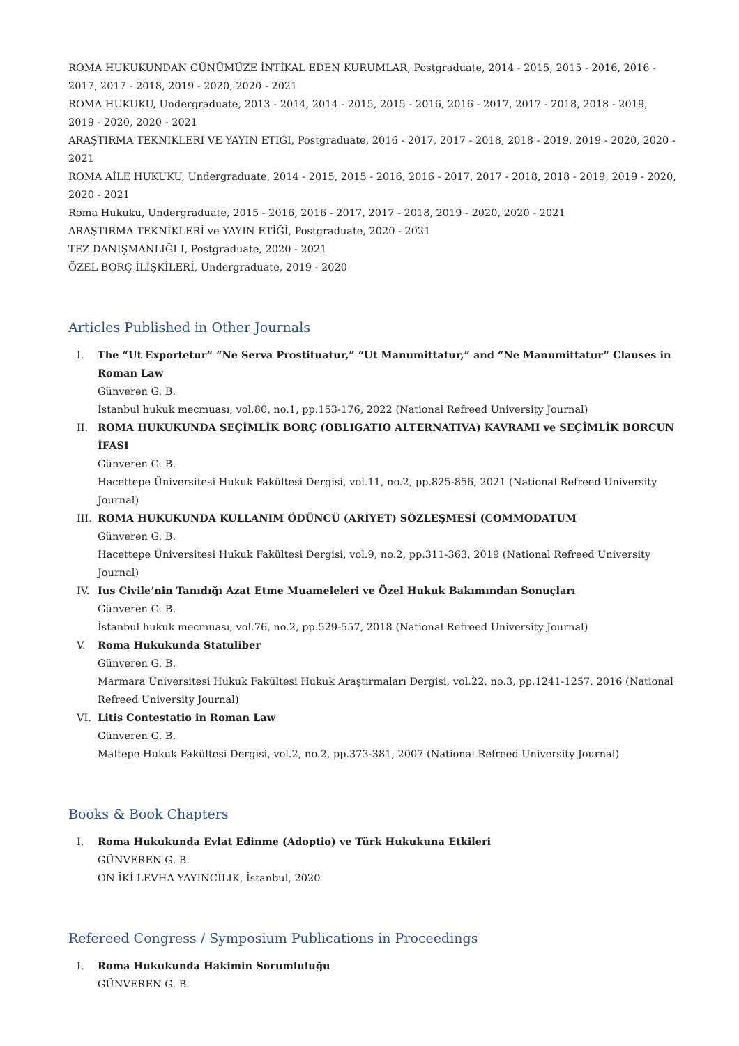ROMA HUKUKUNDAN GÜNÜMÜZE İNTİKAL EDEN KURUMLAR, Postgraduate, 2014 - 2015, 2015 - 2016, 2016 - 2017, 2017 - 2018, 2019 - 2020, 2020 - 2021
ROMA HUKUKU, Undergraduate, 2013 - 2014, 2014 - 2015, 2015 - 2016, 2016 - 2017, 2017 - 2018, 2018 - 2019, 2019 - 2020, 2020 - 2021
ARAŞTIRMA TEKNİKLERİ VE YAYIN ETİĞİ, Postgraduate, 2016 - 2017, 2017 - 2018, 2018 - 2019, 2019 - 2020, 2020 - 2021
ROMA AİLE HUKUKU, Undergraduate, 2014 - 2015, 2015 - 2016, 2016 - 2017, 2017 - 2018, 2018 - 2019, 2019 - 2020, 2020 - 2021
Roma Hukuku, Undergraduate, 2015 - 2016, 2016 - 2017, 2017 - 2018, 2019 - 2020, 2020 - 2021
ARAŞTIRMA TEKNİKLERİ ve YAYIN ETİĞİ, Postgraduate, 2020 - 2021
TEZ DANIŞMANLIĞI I, Postgraduate, 2020 - 2021
ÖZEL BORÇ İLİŞKİLERİ, Undergraduate, 2019 - 2020
Articles Published in Other Journals
I. The “Ut Exportetur” “Ne Serva Prostituatur,” “Ut Manumittatur,” and “Ne Manumittatur” Clauses in Roman Law
Günveren G. B.
İstanbul hukuk mecmuası, vol.80, no.1, pp.153-176, 2022 (National Refreed University Journal)
II. ROMA HUKUKUNDA SEÇİMLİK BORÇ (OBLIGATIO ALTERNATIVA) KAVRAMI ve SEÇİMLİK BORCUN İFASI
Günveren G. B.
Hacettepe Üniversitesi Hukuk Fakültesi Dergisi, vol.11, no.2, pp.825-856, 2021 (National Refreed University Journal)
III. ROMA HUKUKUNDA KULLANIM ÖDÜNCÜ (ARİYET) SÖZLEŞMESİ (COMMODATUM
Günveren G. B.
Hacettepe Üniversitesi Hukuk Fakültesi Dergisi, vol.9, no.2, pp.311-363, 2019 (National Refreed University Journal)
IV. Ius Civile’nin Tanıdığı Azat Etme Muameleleri ve Özel Hukuk Bakımından Sonuçları
Günveren G. B.
İstanbul hukuk mecmuası, vol.76, no.2, pp.529-557, 2018 (National Refreed University Journal)
V. Roma Hukukunda Statuliber
Günveren G. B.
Marmara Üniversitesi Hukuk Fakültesi Hukuk Araştırmaları Dergisi, vol.22, no.3, pp.1241-1257, 2016 (National Refreed University Journal)
VI. Litis Contestatio in Roman Law
Günveren G. B.
Maltepe Hukuk Fakültesi Dergisi, vol.2, no.2, pp.373-381, 2007 (National Refreed University Journal)
Books & Book Chapters
I. Roma Hukukunda Evlat Edinme (Adoptio) ve Türk Hukukuna Etkileri
GÜNVEREN G. B.
ON İKİ LEVHA YAYINCILIK, İstanbul, 2020
Refereed Congress / Symposium Publications in Proceedings
I. Roma Hukukunda Hakimin Sorumluluğu
GÜNVEREN G. B.